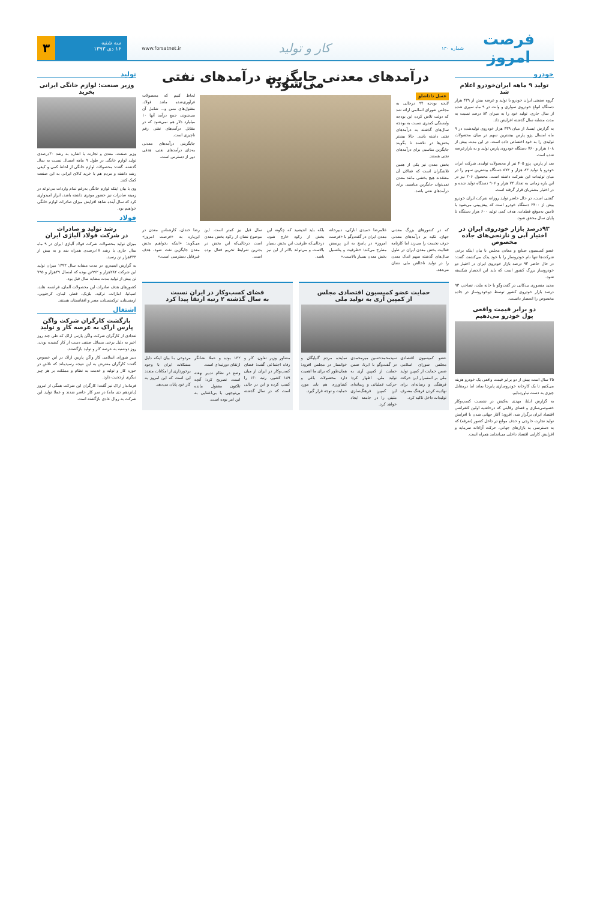فرصت امروز
شماره ۱۳۰
کار و تولید
www.forsatnet.ir
سه شنبه
۱۶ دی ۱۳۹۳
۳
خودرو
تولید ۹ ماهه ایران‌خودرو اعلام شد
گروه صنعتی ایران خودرو با تولید و عرضه بیش از ۴۳۹ هزار دستگاه انواع خودروی سواری و وانت در ۹ ماه سپری شده از سال جاری، تولید خود را به میزان ۸۳ درصد نسبت به مدت مشابه سال گذشته افزایش داد.
به گزارش ایسنا، از میان ۴۳۹ هزار خودروی تولیدشده در ۹ ماه امسال پژو پارس بیشترین سهم در میان محصولات تولیدی را به خود اختصاص داده است. در این مدت بیش از ۱۰۸ هزار و ۷۶۰ دستگاه خودروی پارس تولید و به بازارعرضه شده است.
بعد از پارس، پژو ۴۰۵ نیز از محصولات تولیدی شرکت ایران خودرو با تولید ۸۳ هزار و ۵۷۴ دستگاه بیشترین سهم را در میان تولیدات این شرکت داشته است. محصول ۲۰۶ نیز در این بازه زمانی به تعداد ۷۴ هزار و ۹۰۶ دستگاه تولید شده و در اختیار مشتریان قرار گرفته است.
گفتنی است، در حال حاضر تولید روزانه شرکت ایران خودرو بیش از ۲۴۰۰ دستگاه خودرو است که پیش‌بینی می‌شود با تامین به‌موقع قطعات، هدف کمی تولید ۶۰۰ هزار دستگاه تا پایان سال محقق شود.
۹۳درصد بازار خودروی ایران در اختیار آبی و نارنجی‌های جاده مخصوص
عضو کمیسیون صنایع و معادن مجلس با بیان اینکه برخی شرکت‌ها تنها نام خودروساز را با خود یدک می‌کشند، گفت: در حال حاضر ۹۳ درصد بازار خودروی ایران در اختیار دو خودروساز بزرگ کشور است که باید این انحصار شکسته شود.
مجید منصوری بیدکانی در گفت‌وگو با خانه ملت، تصاحب ۹۳ درصد بازار خودروی کشور توسط دوخودروساز در جاده مخصوص را انحصار دانست.
دو برابر قیمت واقعی
پول خودرو می‌دهیم
۳۵ سال است بیش از دو برابر قیمت واقعی یک خودرو هزینه می‌کنیم تا یک کارخانه خودروسازی پابرجا بماند اما درمقابل چیزی به دست نیاورده‌ایم.
به گزارش ایلنا، مهدی به‌کیش در نشست کسب‌وکار خصوصی‌سازی و فضای رقابتی که درحاشیه اولین کنفرانس اقتصاد ایران برگزار شد، افزود: آغاز جهانی شدن با افزایش تولید تجارت خارجی و حذف موانع در داخل کشور (تعرفه) که به دسترسی به بازارهای جهانی، حرکت آزادانه سرمایه و افزایش کارایی اقتصاد داخلی می‌انجامد همراه است.
درآمدهای معدنی جایگزین درآمدهای نفتی می‌شود؟
عسل داداشلو
لایحه بودجه ۹۴ درحالی به مجلس شورای اسلامی ارائه شد که دولت تلاش کرده این بودجه وابستگی کمتری نسبت به بودجه سال‌های گذشته به درآمدهای نفتی داشته باشد. حالا بیشتر بخش‌ها در تلاشند تا بگویند جایگزین مناسبی برای درآمدهای نفتی هستند.
بخش معدن نیز یکی از همین تلاشگران است که فعالان آن معتقدند هیچ بخشی مانند معدن نمی‌تواند جایگزین مناسبی برای درآمدهای نفتی باشد.
لحاظ کنیم که محصولات فرآوری‌شده مانند فولاد، مفتول‌های مس و... شامل آن می‌شوند، جمع درآمد آنها ۱۰ میلیارد دلار هم نمی‌شود که در مقابل درآمدهای نفتی رقم ناچیزی است.
جایگزینی درآمدهای معدنی به‌جای درآمدهای نفتی، هدفی دور از دسترس است.
که در کشورهای بزرگ معدنی جهان، تکیه بر درآمدهای معدنی حرف نخست را می‌زند اما کارنامه فعالیت بخش معدن ایران در طول سال‌های گذشته سهم اندک معدن را در تولید ناخالص ملی نشان می‌دهد.
غلامرضا حمیدی انارکی، دبیرخانه معدن ایران در گفت‌وگو با «فرصت امروز» در پاسخ به این پرسش مطرح می‌کند: «ظرفیت و پتانسیل بخش معدن بسیار بالاست.»
بلکه باید اندیشید که چگونه این بخش از رکود خارج شود، درحالی‌که ظرفیت این بخش بسیار بالاست و می‌تواند بالاتر از این نیز باشد.
سال قبل نیز کمتر است. این موضوع نشان از رکود بخش معدن است درحالی‌که این بخش در بدترین شرایط تحریم فعال بوده است.
رضا خندان، کارشناس معدن در این‌باره به «فرصت امروز» می‌گوید: «اینکه بخواهیم بخش معدن جایگزین نفت شود، هدف غیرقابل دسترسی است.»
حمایت عضو کمیسیون اقتصادی مجلس
از کمپین آری به تولید ملی
عضو کمیسیون اقتصادی مجلس شورای اسلامی ضمن حمایت از کمپین تولید ملی بر استمرار این حرکت فرهنگی و رسانه‌ای برای نهادینه کردن فرهنگ مصرف تولیدات داخل تاکید کرد.
سیدمحمدحسین میرمحمدی در گفت‌وگو با ایرنا، ضمن حمایت از کمپین آری به تولید ملی، اظهار کرد: حرکت عملیاتی و رسانه‌ای این کمپین فرهنگ‌سازی مثبتی را در جامعه ایجاد خواهد کرد.
نماینده مردم گلپایگان و خوانسار در مجلس افزود: همان‌طور که برای ما اهمیت دارد محصولات باغی و کشاورزی هم باید مورد حمایت و توجه قرار گیرد.
فضای کسب‌وکار در ایران نسبت
به سال گذشته ۲ رتبه ارتقا پیدا کرد
مشاور وزیر تعاون، کار و رفاه اجتماعی گفت: فضای کسب‌وکار در ایران از میان ۱۸۹ کشور، رتبه ۱۳۰ را کسب کرده و این در حالی است که در سال گذشته ۱۳۲ بوده و عملا نشانگر ارتقای دورتبه‌ای است.
وضع در نظام تدبیر نهفته است، تصریح کرد: آنچه تاکنون مغفول مانده بی‌توجهی یا بی‌اعتنایی به این امر بوده است.
مردوخی بـا بیان اینکه دلیل مشکلات ایران با وجود برخورداری از امکانات متعدد این است که این امروز به کار خود پایان می‌دهد.
تولید
وزیر صنعت: لوازم خانگی ایرانی بخرید
وزیر صنعت، معدن و تجارت با اشاره به رشد ۳۰درصدی تولید لوازم خانگی در طول ۹ ماهه امسال نسبت به سال گذشته، گفت: محصولات لوازم خانگی از لحاظ کمی و کیفی رشد داشته و مردم هم با خرید کالای ایرانی به این صنعت کمک کنند.
وی با بیان اینکه لوازم خانگی به‌رغم تمام واردات می‌تواند در زمینه صادرات نیز حضور موثری داشته باشد، ابراز امیدواری کرد که سال آینده شاهد افزایش میزان صادرات لوازم خانگی خواهیم بود.
فولاد
رشد تولید و صادرات
در شرکت فولاد آلیاژی ایران
میزان تولید محصولات شرکت فولاد آلیاژی ایران در ۹ ماه سال جاری با رشد ۱۷درصدی همراه شد و به بیش از ۳۳۴هزار تن رسید.
به گزارش ایمیدرو، در مدت مشابه سال ۱۳۹۲ میزان تولید این شرکت ۲۸۴هزار و ۹۹۲تن بوده که امسال ۴۹هزار و ۷۹۵ تن بیش از تولید مدت مشابه سال قبل بود.
کشورهای هدف صادرات این محصولات آلمان، فرانسه، هلند، اسپانیا، امارات، ترکیه، بلژیک، قطر، لبنان، کرجنوبی، ارمنستان، ترکمنستان، مصر و افغانستان هستند.
اشتغال
بازگشت کارگران شرکت واگن
پارس اراک به عرصه کار و تولید
تعدادی از کارگران شرکت واگن پارس اراک که طی چند روز اخیر به دلیل برخی مسائل صنفی دست از کار کشیده بودند، روز دوشنبه به عرصه کار و تولید بازگشتند.
دبیر شورای اسلامی کار واگن پارس اراک در این خصوص گفت: کارگران معترض به این نتیجه رسیده‌اند که تلاش در حوزه کار و تولید و خدمت به نظام و مملکت بر هر چیز دیگری ارجحیت دارد.
فرماندار اراک نیز گفت: کارگران این شرکت همگی از امروز (پانزدهم دی ماه) در سر کار حاضر شدند و عملا تولید این شرکت به روال عادی بازگشته است.